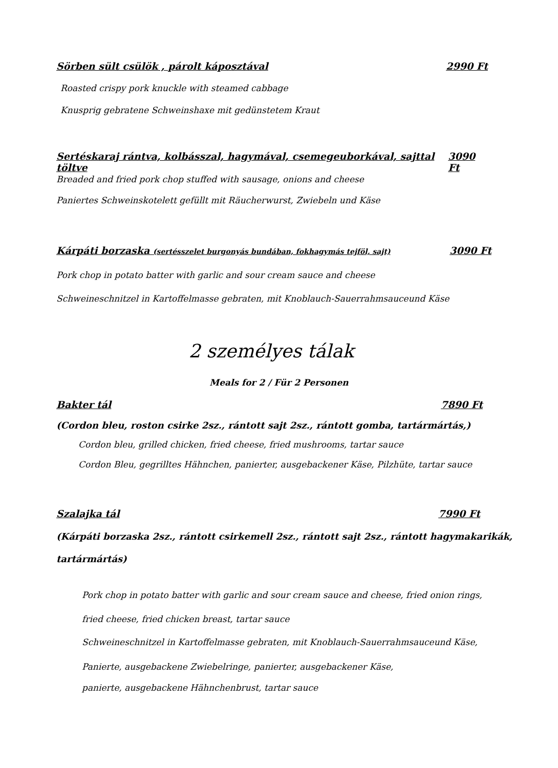Sörben sült csülök , párolt káposztával 2990 Ft
Roasted crispy pork knuckle with steamed cabbage
Knusprig gebratene Schweinshaxe mit gedünstetem Kraut
Sertéskaraj rántva, kolbásszal, hagymával, csemegeuborkával, sajttal töltve 3090 Ft
Breaded and fried pork chop stuffed with sausage, onions and cheese
Paniertes Schweinskotelett gefüllt mit Räucherwurst, Zwiebeln und Käse
Kárpáti borzaska (sertésszelet burgonyás bundában, fokhagymás tejföl, sajt) 3090 Ft
Pork chop in potato batter with garlic and sour cream sauce and cheese
Schweineschnitzel in Kartoffelmasse gebraten, mit Knoblauch-Sauerrahmsauceund Käse
2 személyes tálak
Meals for 2 / Für 2 Personen
Bakter tál 7890 Ft
(Cordon bleu, roston csirke 2sz., rántott sajt 2sz., rántott gomba, tartármártás,)
Cordon bleu, grilled chicken, fried cheese, fried mushrooms, tartar sauce
Cordon Bleu, gegrilltes Hähnchen, panierter, ausgebackener Käse, Pilzhüte, tartar sauce
Szalajka tál 7990 Ft
(Kárpáti borzaska 2sz., rántott csirkemell 2sz., rántott sajt 2sz., rántott hagymakarikák,
tartármártás)
Pork chop in potato batter with garlic and sour cream sauce and cheese, fried onion rings,
fried cheese, fried chicken breast, tartar sauce
Schweineschnitzel in Kartoffelmasse gebraten, mit Knoblauch-Sauerrahmsauceund Käse,
Panierte, ausgebackene Zwiebelringe, panierter, ausgebackener Käse,
panierte, ausgebackene Hähnchenbrust, tartar sauce